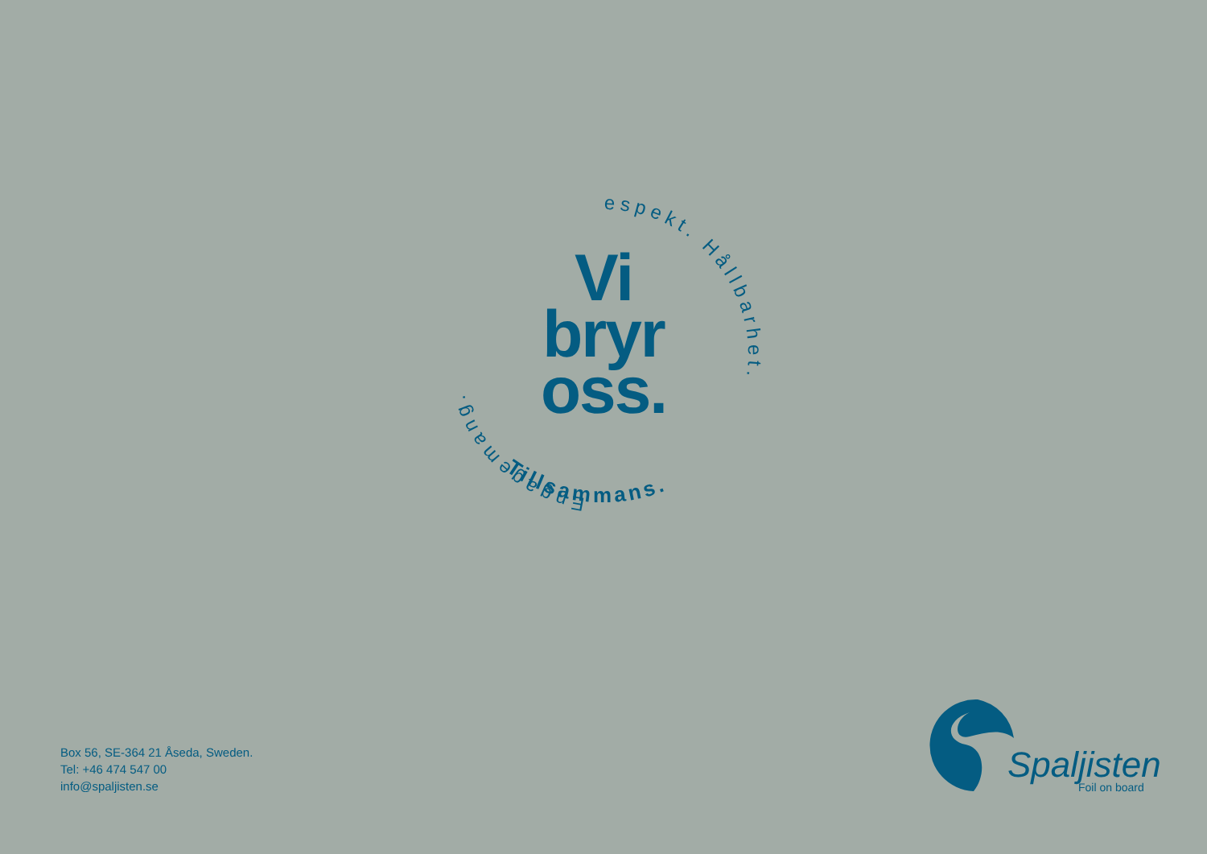Engagemang.
Respekt. Hållbarhet.
Tillsammans.
Vi
bryr
oss.
Box 56, SE-364 21 Åseda, Sweden.
Tel: +46 474 547 00
info@spaljisten.se
Spaljisten
Foil on board